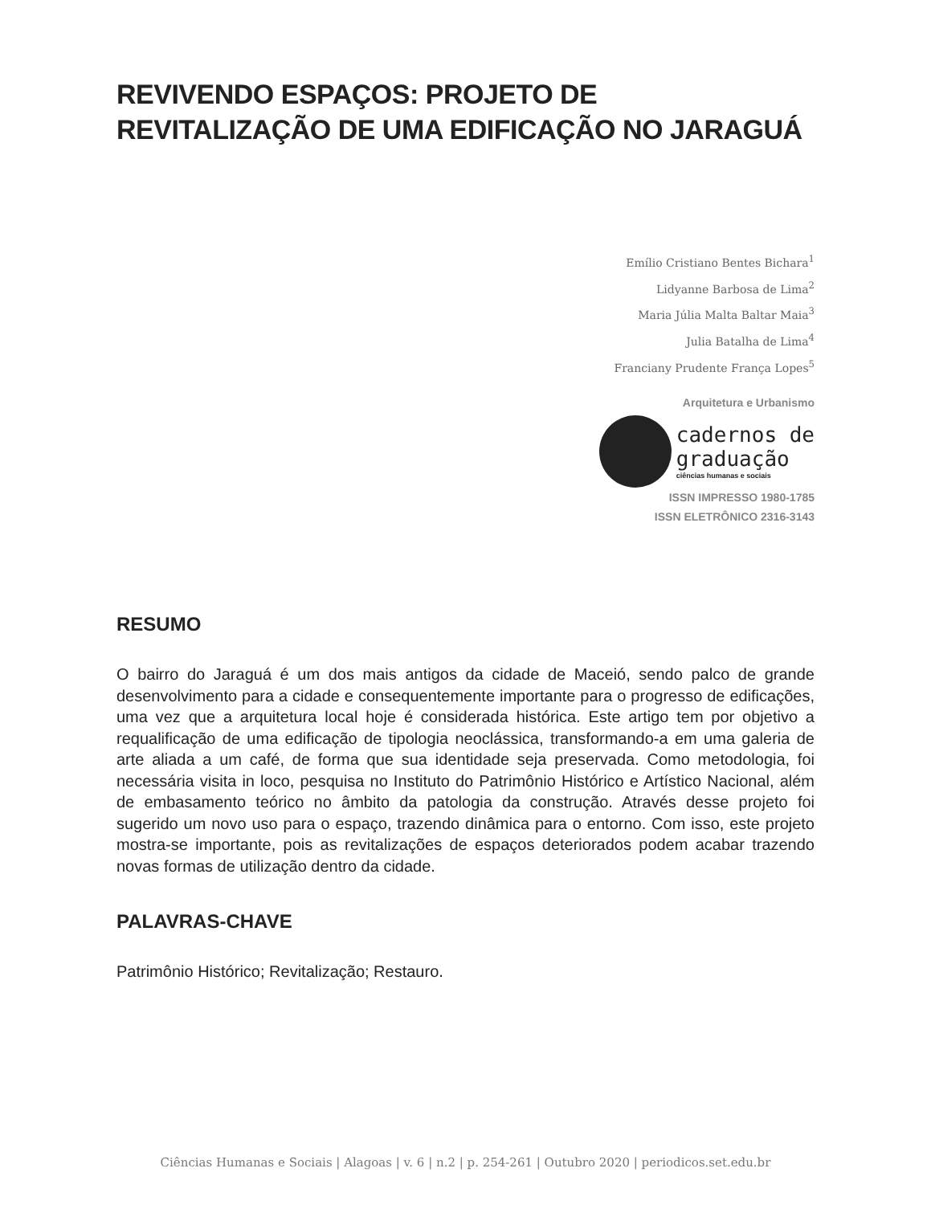REVIVENDO ESPAÇOS: PROJETO DE
REVITALIZAÇÃO DE UMA EDIFICAÇÃO NO JARAGUÁ
Emílio Cristiano Bentes Bichara<sup>1</sup>
Lidyanne Barbosa de Lima<sup>2</sup>
Maria Júlia Malta Baltar Maia<sup>3</sup>
Julia Batalha de Lima<sup>4</sup>
Franciany Prudente França Lopes<sup>5</sup>
Arquitetura e Urbanismo
cadernos de
graduação
ciências humanas e sociais
ISSN IMPRESSO 1980-1785
ISSN ELETRÔNICO 2316-3143
RESUMO
O bairro do Jaraguá é um dos mais antigos da cidade de Maceió, sendo palco de grande desenvolvimento para a cidade e consequentemente importante para o progresso de edificações, uma vez que a arquitetura local hoje é considerada histórica. Este artigo tem por objetivo a requalificação de uma edificação de tipologia neoclássica, transformando-a em uma galeria de arte aliada a um café, de forma que sua identidade seja preservada. Como metodologia, foi necessária visita in loco, pesquisa no Instituto do Patrimônio Histórico e Artístico Nacional, além de embasamento teórico no âmbito da patologia da construção. Através desse projeto foi sugerido um novo uso para o espaço, trazendo dinâmica para o entorno. Com isso, este projeto mostra-se importante, pois as revitalizações de espaços deteriorados podem acabar trazendo novas formas de utilização dentro da cidade.
PALAVRAS-CHAVE
Patrimônio Histórico; Revitalização; Restauro.
Ciências Humanas e Sociais | Alagoas | v. 6 | n.2 | p. 254-261 | Outubro 2020 | periodicos.set.edu.br